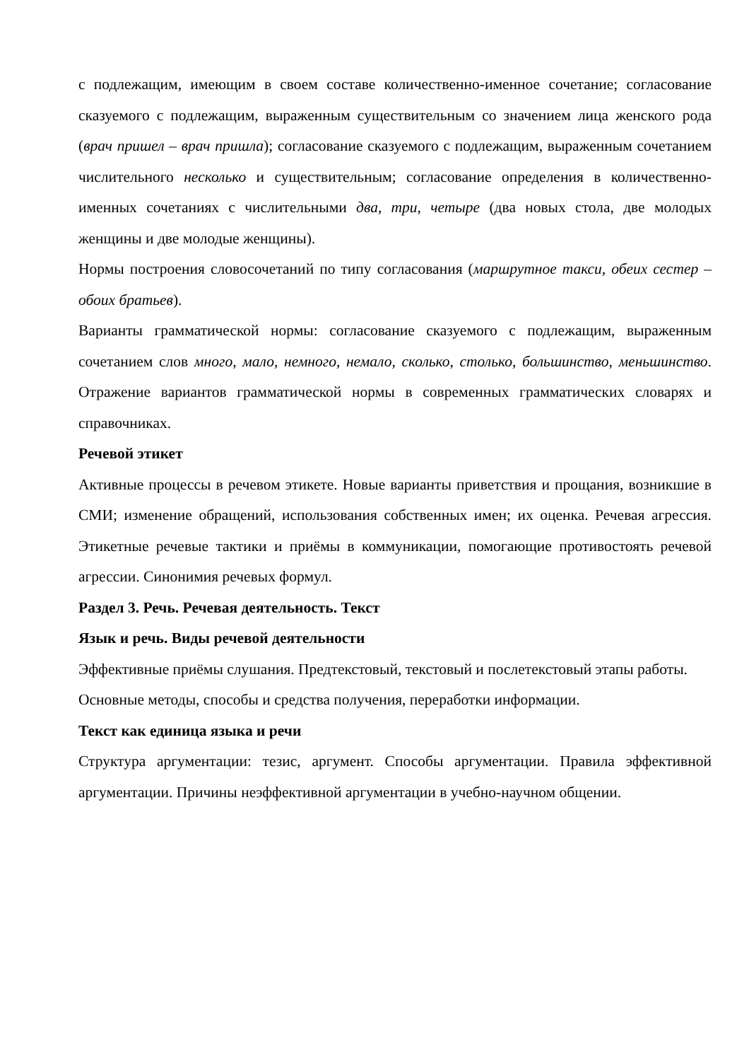с подлежащим, имеющим в своем составе количественно-именное сочетание; согласование сказуемого с подлежащим, выраженным существительным со значением лица женского рода (врач пришел – врач пришла); согласование сказуемого с подлежащим, выраженным сочетанием числительного несколько и существительным; согласование определения в количественно-именных сочетаниях с числительными два, три, четыре (два новых стола, две молодых женщины и две молодые женщины).
Нормы построения словосочетаний по типу согласования (маршрутное такси, обеих сестер – обоих братьев).
Варианты грамматической нормы: согласование сказуемого с подлежащим, выраженным сочетанием слов много, мало, немного, немало, сколько, столько, большинство, меньшинство. Отражение вариантов грамматической нормы в современных грамматических словарях и справочниках.
Речевой этикет
Активные процессы в речевом этикете. Новые варианты приветствия и прощания, возникшие в СМИ; изменение обращений, использования собственных имен; их оценка. Речевая агрессия. Этикетные речевые тактики и приёмы в коммуникации, помогающие противостоять речевой агрессии. Синонимия речевых формул.
Раздел 3. Речь. Речевая деятельность. Текст
Язык и речь. Виды речевой деятельности
Эффективные приёмы слушания. Предтекстовый, текстовый и послетекстовый этапы работы.
Основные методы, способы и средства получения, переработки информации.
Текст как единица языка и речи
Структура аргументации: тезис, аргумент. Способы аргументации. Правила эффективной аргументации. Причины неэффективной аргументации в учебно-научном общении.